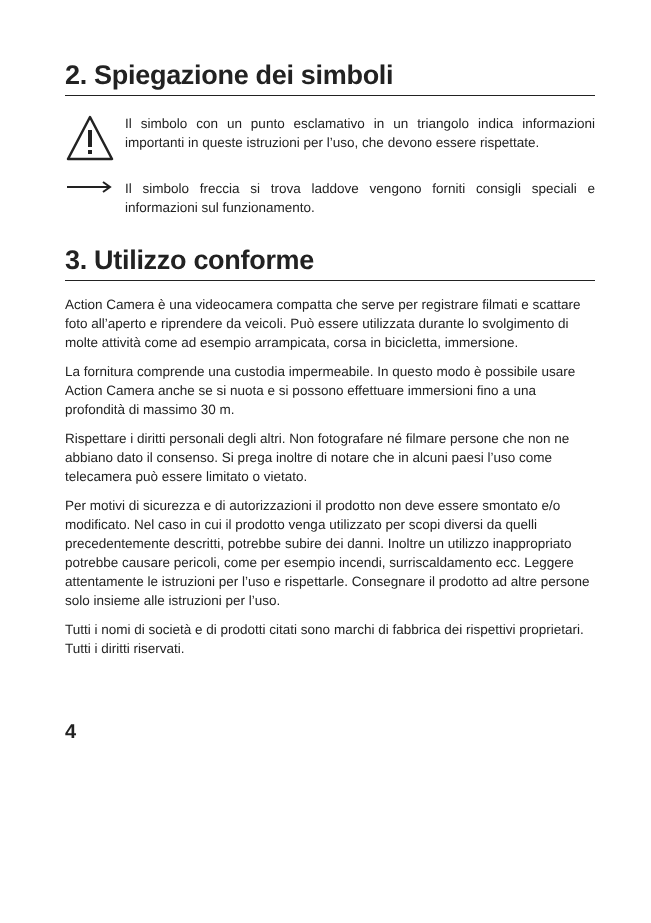2. Spiegazione dei simboli
Il simbolo con un punto esclamativo in un triangolo indica informazioni importanti in queste istruzioni per l’uso, che devono essere rispettate.
Il simbolo freccia si trova laddove vengono forniti consigli speciali e informazioni sul funzionamento.
3. Utilizzo conforme
Action Camera è una videocamera compatta che serve per registrare filmati e scattare foto all’aperto e riprendere da veicoli. Può essere utilizzata durante lo svolgimento di molte attività come ad esempio arrampicata, corsa in bicicletta, immersione.
La fornitura comprende una custodia impermeabile. In questo modo è possibile usare Action Camera anche se si nuota e si possono effettuare immersioni fino a una profondità di massimo 30 m.
Rispettare i diritti personali degli altri. Non fotografare né filmare persone che non ne abbiano dato il consenso. Si prega inoltre di notare che in alcuni paesi l’uso come telecamera può essere limitato o vietato.
Per motivi di sicurezza e di autorizzazioni il prodotto non deve essere smontato e/o modificato. Nel caso in cui il prodotto venga utilizzato per scopi diversi da quelli precedentemente descritti, potrebbe subire dei danni. Inoltre un utilizzo inappropriato potrebbe causare pericoli, come per esempio incendi, surriscaldamento ecc. Leggere attentamente le istruzioni per l’uso e rispettarle. Consegnare il prodotto ad altre persone solo insieme alle istruzioni per l’uso.
Tutti i nomi di società e di prodotti citati sono marchi di fabbrica dei rispettivi proprietari. Tutti i diritti riservati.
4